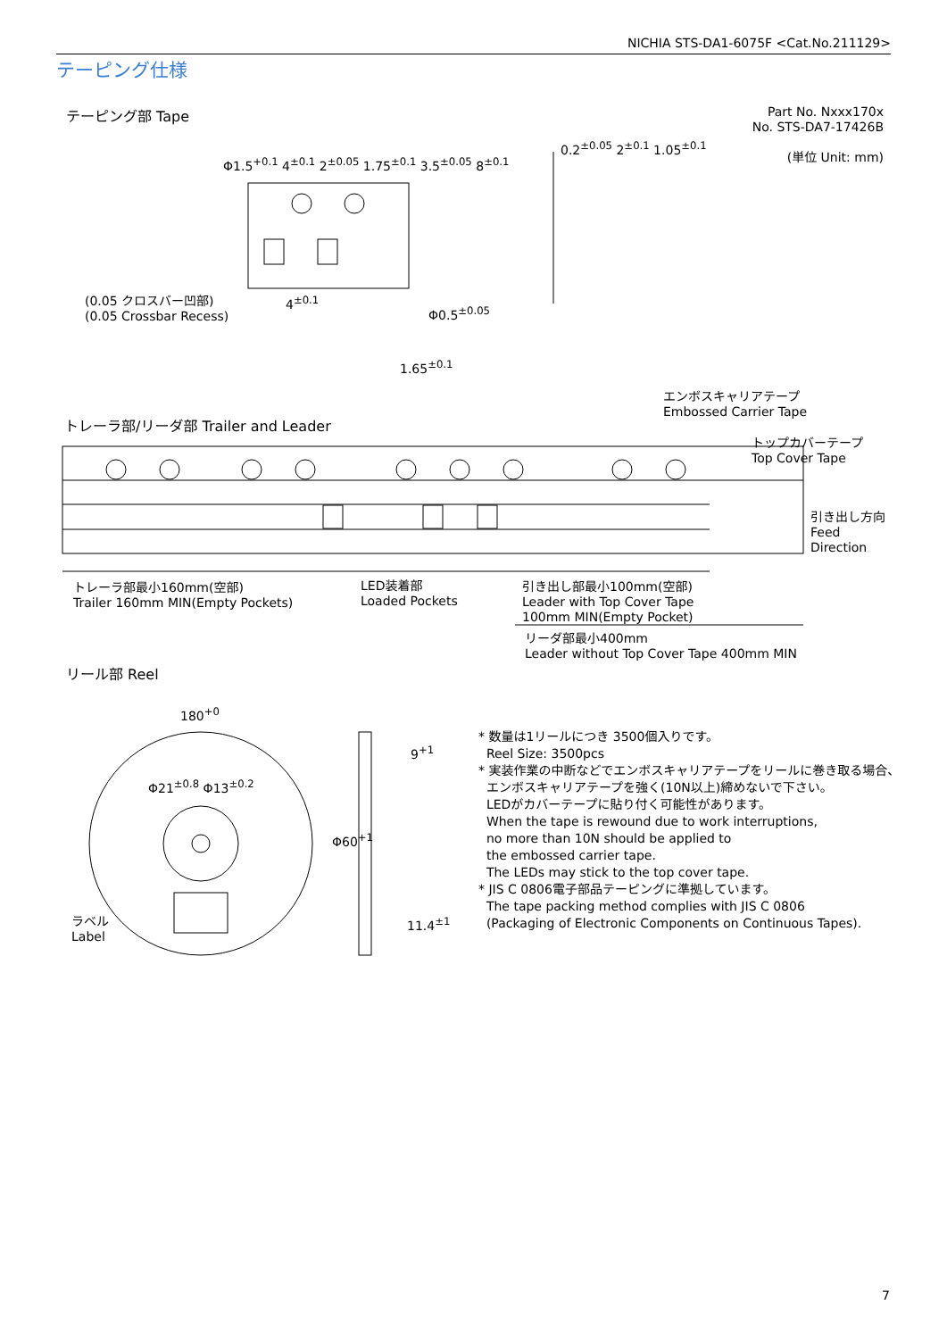NICHIA STS-DA1-6075F <Cat.No.211129>
テーピング仕様
テーピング部 Tape
Part No. Nxxx170x
No. STS-DA7-17426B
(単位 Unit: mm)
Φ1.5<sup>+0.1</sup> 4<sup>±0.1</sup> 2<sup>±0.05</sup> 1.75<sup>±0.1</sup> 3.5<sup>±0.05</sup> 8<sup>±0.1</sup>
0.2<sup>±0.05</sup> 2<sup>±0.1</sup> 1.05<sup>±0.1</sup>
(0.05 クロスバー凹部)
(0.05 Crossbar Recess)
4<sup>±0.1</sup>
Φ0.5<sup>±0.05</sup>
1.65<sup>±0.1</sup>
エンボスキャリアテープ
Embossed Carrier Tape
トレーラ部/リーダ部 Trailer and Leader
トップカバーテープ
Top Cover Tape
引き出し方向
Feed
Direction
トレーラ部最小160mm(空部)
Trailer 160mm MIN(Empty Pockets)
LED装着部
Loaded Pockets
引き出し部最小100mm(空部)
Leader with Top Cover Tape
100mm MIN(Empty Pocket)
リーダ部最小400mm
Leader without Top Cover Tape 400mm MIN
リール部 Reel
180<sup>+0</sup>
9<sup>+1</sup>
Φ60<sup>+1</sup>
Φ21<sup>±0.8</sup> Φ13<sup>±0.2</sup>
ラベル
Label
11.4<sup>±1</sup>
* 数量は1リールにつき 3500個入りです。
Reel Size: 3500pcs
* 実装作業の中断などでエンボスキャリアテープをリールに巻き取る場合、
エンボスキャリアテープを強く(10N以上)締めないで下さい。
LEDがカバーテープに貼り付く可能性があります。
When the tape is rewound due to work interruptions,
no more than 10N should be applied to
the embossed carrier tape.
The LEDs may stick to the top cover tape.
* JIS C 0806電子部品テーピングに準拠しています。
The tape packing method complies with JIS C 0806
(Packaging of Electronic Components on Continuous Tapes).
7